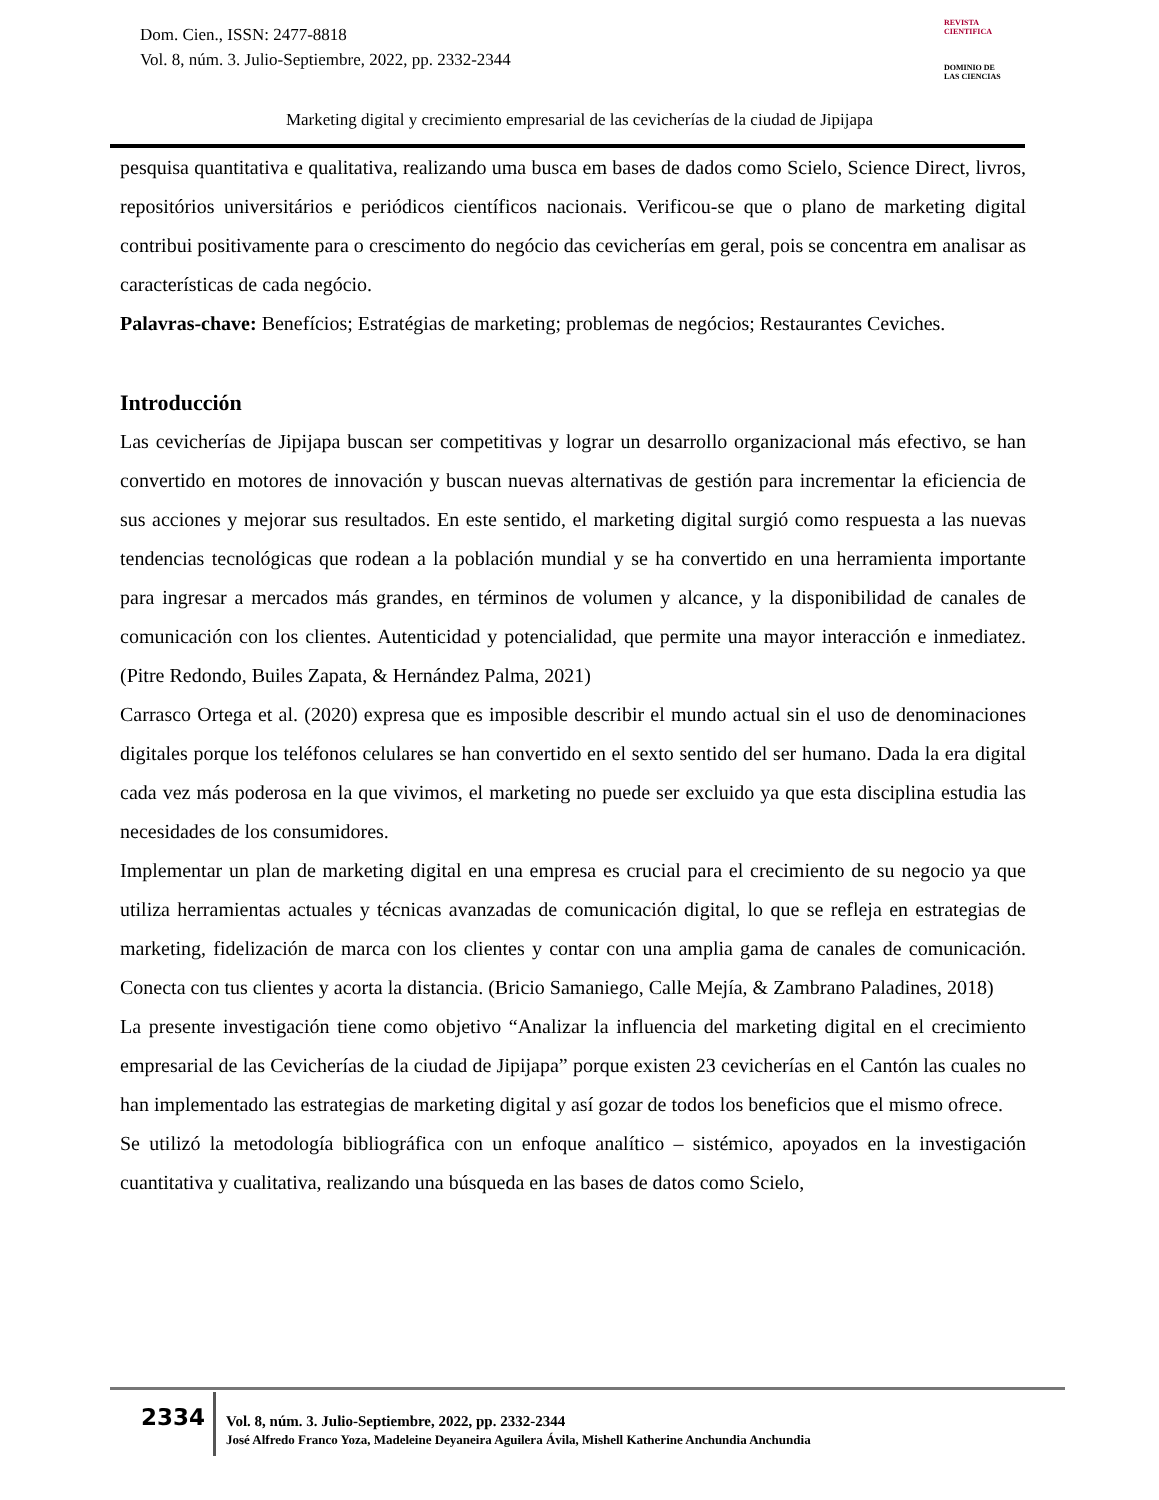Dom. Cien., ISSN: 2477-8818
Vol. 8, núm. 3. Julio-Septiembre, 2022, pp. 2332-2344
REVISTA
CIENTIFICA
DOMINIO DE
LAS CIENCIAS
Marketing digital y crecimiento empresarial de las cevicherías de la ciudad de Jipijapa
pesquisa quantitativa e qualitativa, realizando uma busca em bases de dados como Scielo, Science Direct, livros, repositórios universitários e periódicos científicos nacionais. Verificou-se que o plano de marketing digital contribui positivamente para o crescimento do negócio das cevicherías em geral, pois se concentra em analisar as características de cada negócio.
Palavras-chave: Benefícios; Estratégias de marketing; problemas de negócios; Restaurantes Ceviches.
Introducción
Las cevicherías de Jipijapa buscan ser competitivas y lograr un desarrollo organizacional más efectivo, se han convertido en motores de innovación y buscan nuevas alternativas de gestión para incrementar la eficiencia de sus acciones y mejorar sus resultados. En este sentido, el marketing digital surgió como respuesta a las nuevas tendencias tecnológicas que rodean a la población mundial y se ha convertido en una herramienta importante para ingresar a mercados más grandes, en términos de volumen y alcance, y la disponibilidad de canales de comunicación con los clientes. Autenticidad y potencialidad, que permite una mayor interacción e inmediatez. (Pitre Redondo, Builes Zapata, & Hernández Palma, 2021)
Carrasco Ortega et al. (2020) expresa que es imposible describir el mundo actual sin el uso de denominaciones digitales porque los teléfonos celulares se han convertido en el sexto sentido del ser humano. Dada la era digital cada vez más poderosa en la que vivimos, el marketing no puede ser excluido ya que esta disciplina estudia las necesidades de los consumidores.
Implementar un plan de marketing digital en una empresa es crucial para el crecimiento de su negocio ya que utiliza herramientas actuales y técnicas avanzadas de comunicación digital, lo que se refleja en estrategias de marketing, fidelización de marca con los clientes y contar con una amplia gama de canales de comunicación. Conecta con tus clientes y acorta la distancia. (Bricio Samaniego, Calle Mejía, & Zambrano Paladines, 2018)
La presente investigación tiene como objetivo “Analizar la influencia del marketing digital en el crecimiento empresarial de las Cevicherías de la ciudad de Jipijapa” porque existen 23 cevicherías en el Cantón las cuales no han implementado las estrategias de marketing digital y así gozar de todos los beneficios que el mismo ofrece.
Se utilizó la metodología bibliográfica con un enfoque analítico – sistémico, apoyados en la investigación cuantitativa y cualitativa, realizando una búsqueda en las bases de datos como Scielo,
2334
Vol. 8, núm. 3. Julio-Septiembre, 2022, pp. 2332-2344
José Alfredo Franco Yoza, Madeleine Deyaneira Aguilera Ávila, Mishell Katherine Anchundia Anchundia